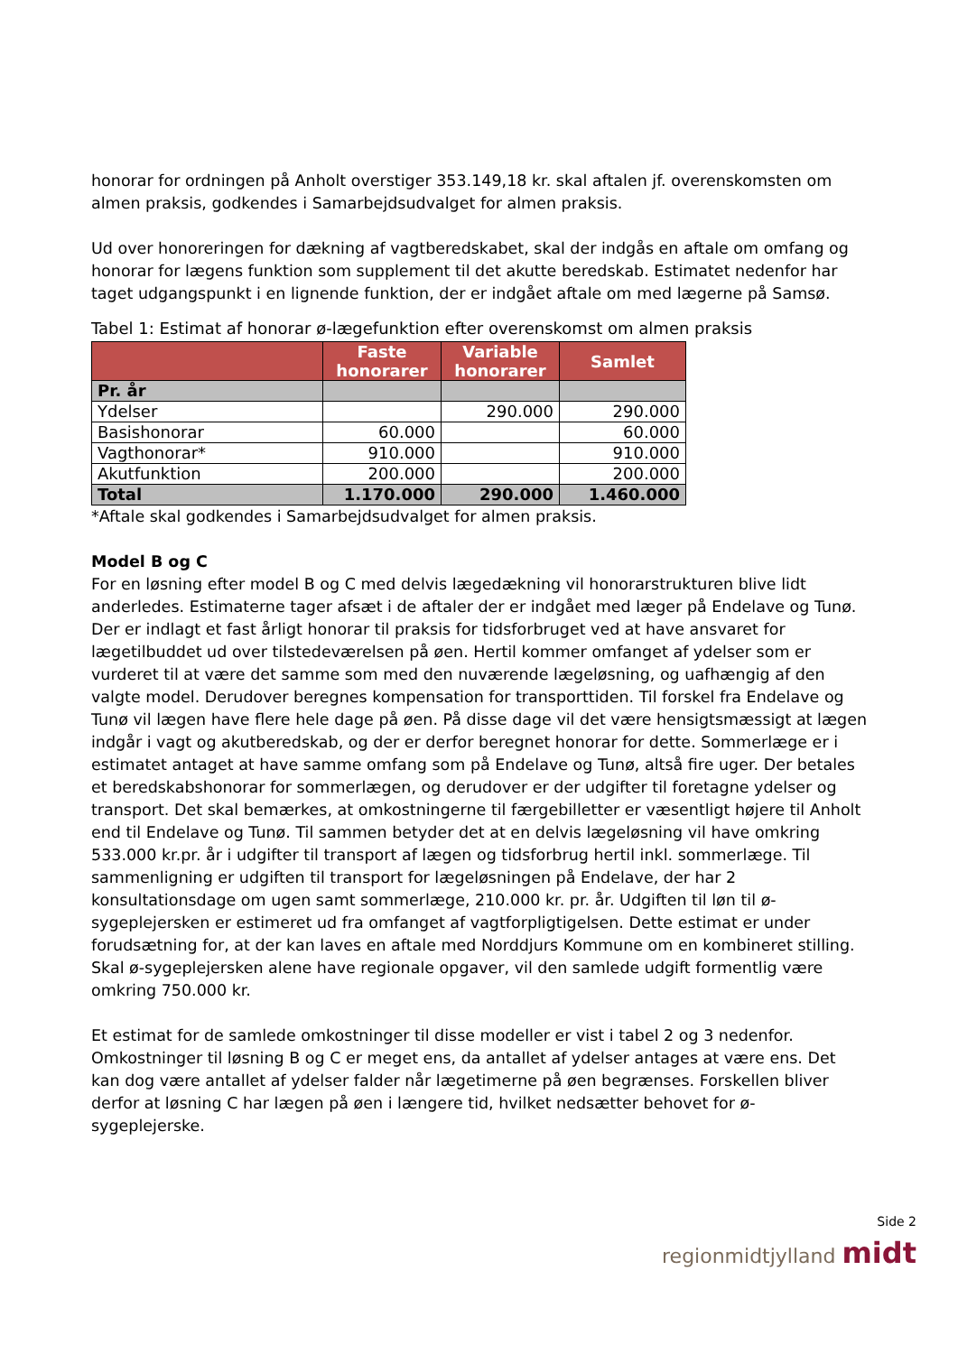honorar for ordningen på Anholt overstiger 353.149,18 kr. skal aftalen jf. overenskomsten om almen praksis, godkendes i Samarbejdsudvalget for almen praksis.
Ud over honoreringen for dækning af vagtberedskabet, skal der indgås en aftale om omfang og honorar for lægens funktion som supplement til det akutte beredskab. Estimatet nedenfor har taget udgangspunkt i en lignende funktion, der er indgået aftale om med lægerne på Samsø.
Tabel 1: Estimat af honorar ø-lægefunktion efter overenskomst om almen praksis
| | Faste honorarer | Variable honorarer | Samlet |
| --- | --- | --- | --- |
| Pr. år | | | |
| Ydelser | | 290.000 | 290.000 |
| Basishonorar | 60.000 | | 60.000 |
| Vagthonorar* | 910.000 | | 910.000 |
| Akutfunktion | 200.000 | | 200.000 |
| Total | 1.170.000 | 290.000 | 1.460.000 |
*Aftale skal godkendes i Samarbejdsudvalget for almen praksis.
Model B og C
For en løsning efter model B og C med delvis lægedækning vil honorarstrukturen blive lidt anderledes. Estimaterne tager afsæt i de aftaler der er indgået med læger på Endelave og Tunø. Der er indlagt et fast årligt honorar til praksis for tidsforbruget ved at have ansvaret for lægetilbuddet ud over tilstedeværelsen på øen. Hertil kommer omfanget af ydelser som er vurderet til at være det samme som med den nuværende lægeløsning, og uafhængig af den valgte model. Derudover beregnes kompensation for transporttiden. Til forskel fra Endelave og Tunø vil lægen have flere hele dage på øen. På disse dage vil det være hensigtsmæssigt at lægen indgår i vagt og akutberedskab, og der er derfor beregnet honorar for dette. Sommerlæge er i estimatet antaget at have samme omfang som på Endelave og Tunø, altså fire uger. Der betales et beredskabshonorar for sommerlægen, og derudover er der udgifter til foretagne ydelser og transport. Det skal bemærkes, at omkostningerne til færgebilletter er væsentligt højere til Anholt end til Endelave og Tunø. Til sammen betyder det at en delvis lægeløsning vil have omkring 533.000 kr.pr. år i udgifter til transport af lægen og tidsforbrug hertil inkl. sommerlæge. Til sammenligning er udgiften til transport for lægeløsningen på Endelave, der har 2 konsultationsdage om ugen samt sommerlæge, 210.000 kr. pr. år. Udgiften til løn til ø-sygeplejersken er estimeret ud fra omfanget af vagtforpligtigelsen. Dette estimat er under forudsætning for, at der kan laves en aftale med Norddjurs Kommune om en kombineret stilling. Skal ø-sygeplejersken alene have regionale opgaver, vil den samlede udgift formentlig være omkring 750.000 kr.
Et estimat for de samlede omkostninger til disse modeller er vist i tabel 2 og 3 nedenfor. Omkostninger til løsning B og C er meget ens, da antallet af ydelser antages at være ens. Det kan dog være antallet af ydelser falder når lægetimerne på øen begrænses. Forskellen bliver derfor at løsning C har lægen på øen i længere tid, hvilket nedsætter behovet for ø-sygeplejerske.
Side 2
regionmidtjylland midt